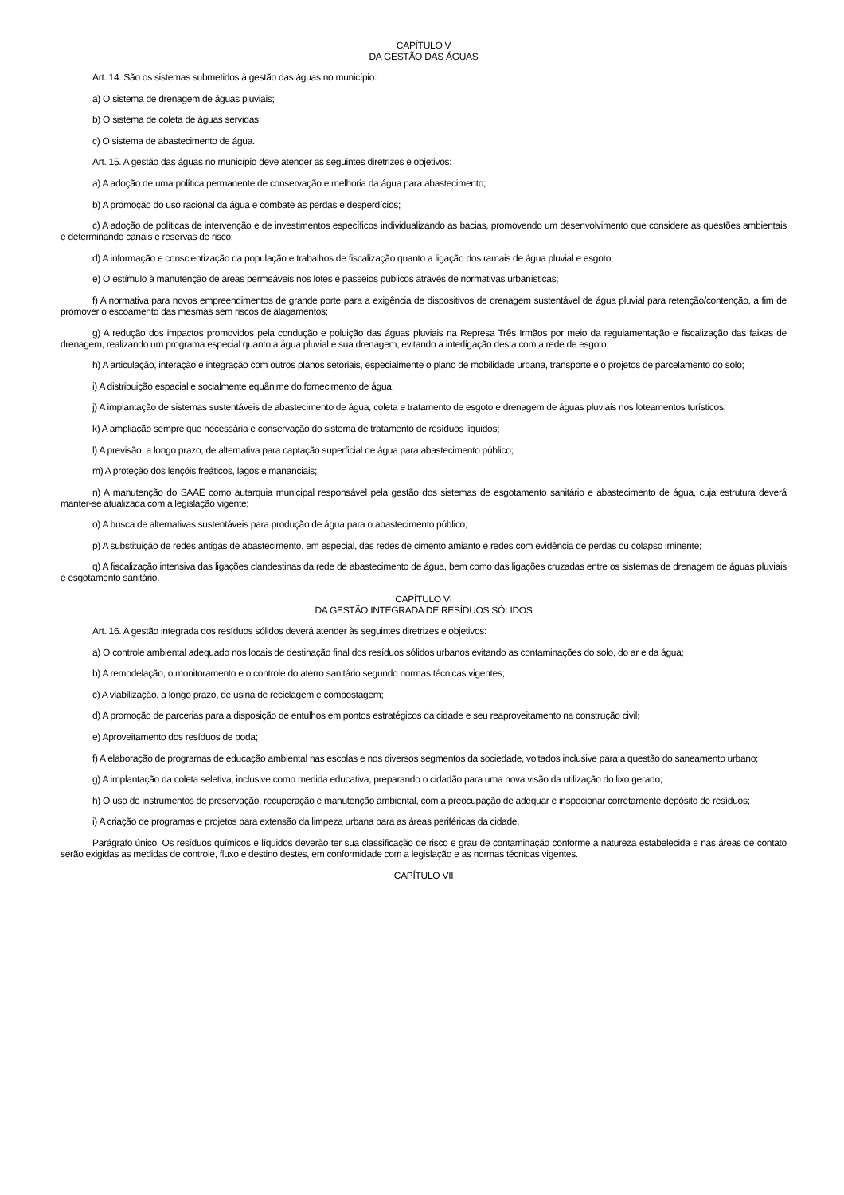CAPÍTULO V
DA GESTÃO DAS ÁGUAS
Art. 14. São os sistemas submetidos à gestão das águas no município:
a) O sistema de drenagem de águas pluviais;
b) O sistema de coleta de águas servidas;
c) O sistema de abastecimento de água.
Art. 15. A gestão das águas no município deve atender as seguintes diretrizes e objetivos:
a) A adoção de uma política permanente de conservação e melhoria da água para abastecimento;
b) A promoção do uso racional da água e combate às perdas e desperdícios;
c) A adoção de políticas de intervenção e de investimentos específicos individualizando as bacias, promovendo um desenvolvimento que considere as questões ambientais e determinando canais e reservas de risco;
d) A informação e conscientização da população e trabalhos de fiscalização quanto a ligação dos ramais de água pluvial e esgoto;
e) O estímulo à manutenção de áreas permeáveis nos lotes e passeios públicos através de normativas urbanísticas;
f) A normativa para novos empreendimentos de grande porte para a exigência de dispositivos de drenagem sustentável de água pluvial para retenção/contenção, a fim de promover o escoamento das mesmas sem riscos de alagamentos;
g) A redução dos impactos promovidos pela condução e poluição das águas pluviais na Represa Três Irmãos por meio da regulamentação e fiscalização das faixas de drenagem, realizando um programa especial quanto a água pluvial e sua drenagem, evitando a interligação desta com a rede de esgoto;
h) A articulação, interação e integração com outros planos setoriais, especialmente o plano de mobilidade urbana, transporte e o projetos de parcelamento do solo;
i) A distribuição espacial e socialmente equânime do fornecimento de água;
j) A implantação de sistemas sustentáveis de abastecimento de água, coleta e tratamento de esgoto e drenagem de águas pluviais nos loteamentos turísticos;
k) A ampliação sempre que necessária e conservação do sistema de tratamento de resíduos líquidos;
l) A previsão, a longo prazo, de alternativa para captação superficial de água para abastecimento público;
m) A proteção dos lençóis freáticos, lagos e mananciais;
n) A manutenção do SAAE como autarquia municipal responsável pela gestão dos sistemas de esgotamento sanitário e abastecimento de água, cuja estrutura deverá manter-se atualizada com a legislação vigente;
o) A busca de alternativas sustentáveis para produção de água para o abastecimento público;
p) A substituição de redes antigas de abastecimento, em especial, das redes de cimento amianto e redes com evidência de perdas ou colapso iminente;
q) A fiscalização intensiva das ligações clandestinas da rede de abastecimento de água, bem como das ligações cruzadas entre os sistemas de drenagem de águas pluviais e esgotamento sanitário.
CAPÍTULO VI
DA GESTÃO INTEGRADA DE RESÍDUOS SÓLIDOS
Art. 16. A gestão integrada dos resíduos sólidos deverá atender às seguintes diretrizes e objetivos:
a) O controle ambiental adequado nos locais de destinação final dos resíduos sólidos urbanos evitando as contaminações do solo, do ar e da água;
b) A remodelação, o monitoramento e o controle do aterro sanitário segundo normas técnicas vigentes;
c) A viabilização, a longo prazo, de usina de reciclagem e compostagem;
d) A promoção de parcerias para a disposição de entulhos em pontos estratégicos da cidade e seu reaproveitamento na construção civil;
e) Aproveitamento dos resíduos de poda;
f) A elaboração de programas de educação ambiental nas escolas e nos diversos segmentos da sociedade, voltados inclusive para a questão do saneamento urbano;
g) A implantação da coleta seletiva, inclusive como medida educativa, preparando o cidadão para uma nova visão da utilização do lixo gerado;
h) O uso de instrumentos de preservação, recuperação e manutenção ambiental, com a preocupação de adequar e inspecionar corretamente depósito de resíduos;
i) A criação de programas e projetos para extensão da limpeza urbana para as áreas periféricas da cidade.
Parágrafo único. Os resíduos químicos e líquidos deverão ter sua classificação de risco e grau de contaminação conforme a natureza estabelecida e nas áreas de contato serão exigidas as medidas de controle, fluxo e destino destes, em conformidade com a legislação e as normas técnicas vigentes.
CAPÍTULO VII